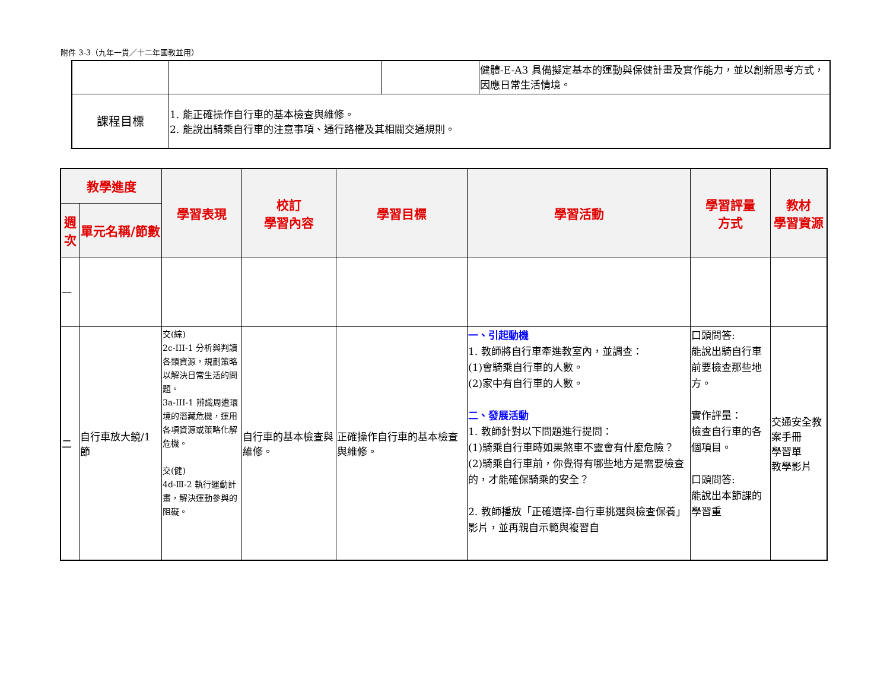附件 3-3（九年一貫／十二年國教並用）
| | | | 健體-E-A3 具備擬定基本的運動與保健計畫及實作能力，並以創新思考方式，因應日常生活情境。 |
| 課程目標 | 1. 能正確操作自行車的基本檢查與維修。 2. 能說出騎乘自行車的注意事項、通行路權及其相關交通規則。 | | |
| 教學進度 | | 學習表現 | 校訂 學習內容 | 學習目標 | 學習活動 | 學習評量 方式 | 教材 學習資源 |
| --- | --- | --- | --- | --- | --- | --- | --- |
| 週次 | 單元名稱/節數 | | | | | | |
| 一 | | | | | | | |
| 二 | 自行車放大鏡/1 節 | 交(綜) 2c-III-1 分析與判讀各類資源，規劃策略以解決日常生活的問題。 3a-III-1 辨識周遭環境的潛藏危機，運用各項資源或策略化解危機。 交(健) 4d-Ⅲ-2 執行運動計畫，解決運動參與的阻礙。 | 自行車的基本檢查與維修。 | 正確操作自行車的基本檢查與維修。 | 一、引起動機 1. 教師將自行車牽進教室內，並調查： (1)會騎乘自行車的人數。 (2)家中有自行車的人數。 二、發展活動 1. 教師針對以下問題進行提問： (1)騎乘自行車時如果煞車不靈會有什麼危險？ (2)騎乘自行車前，你覺得有哪些地方是需要檢查的，才能確保騎乘的安全？ 2. 教師播放「正確選擇-自行車挑選與檢查保養」影片，並再親自示範與複習自 | 口頭問答: 能說出騎自行車前要檢查那些地方。 實作評量： 檢查自行車的各個項目。 口頭問答: 能說出本節課的學習重 | 交通安全教案手冊 學習單 教學影片 |